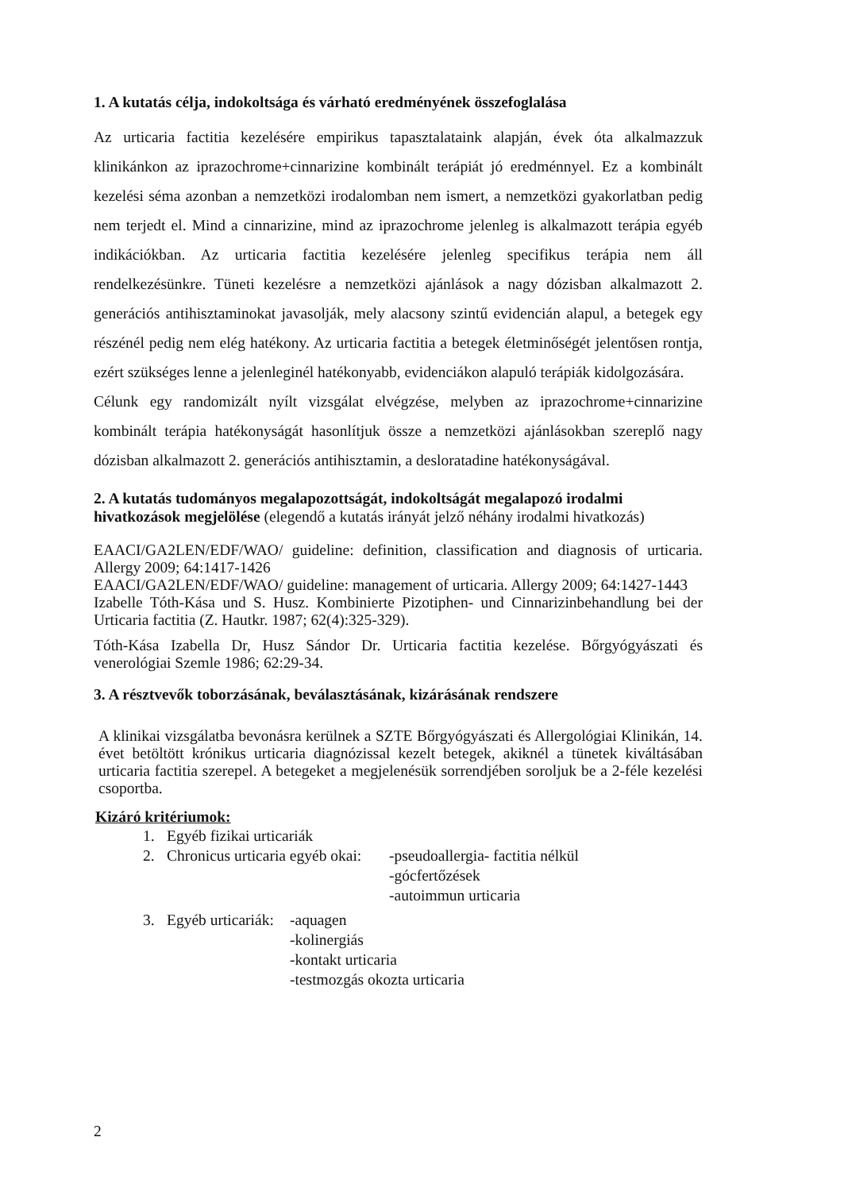1. A kutatás célja, indokoltsága és várható eredményének összefoglalása
Az urticaria factitia kezelésére empirikus tapasztalataink alapján, évek óta alkalmazzuk klinikánkon az iprazochrome+cinnarizine kombinált terápiát jó eredménnyel. Ez a kombinált kezelési séma azonban a nemzetközi irodalomban nem ismert, a nemzetközi gyakorlatban pedig nem terjedt el. Mind a cinnarizine, mind az iprazochrome jelenleg is alkalmazott terápia egyéb indikációkban. Az urticaria factitia kezelésére jelenleg specifikus terápia nem áll rendelkezésünkre. Tüneti kezelésre a nemzetközi ajánlások a nagy dózisban alkalmazott 2. generációs antihisztaminokat javasolják, mely alacsony szintű evidencián alapul, a betegek egy részénél pedig nem elég hatékony. Az urticaria factitia a betegek életminőségét jelentősen rontja, ezért szükséges lenne a jelenleginél hatékonyabb, evidenciákon alapuló terápiák kidolgozására.
Célunk egy randomizált nyílt vizsgálat elvégzése, melyben az iprazochrome+cinnarizine kombinált terápia hatékonyságát hasonlítjuk össze a nemzetközi ajánlásokban szereplő nagy dózisban alkalmazott 2. generációs antihisztamin, a desloratadine hatékonyságával.
2. A kutatás tudományos megalapozottságát, indokoltságát megalapozó irodalmi hivatkozások megjelölése (elegendő a kutatás irányát jelző néhány irodalmi hivatkozás)
EAACI/GA2LEN/EDF/WAO/ guideline: definition, classification and diagnosis of urticaria. Allergy 2009; 64:1417-1426
EAACI/GA2LEN/EDF/WAO/ guideline: management of urticaria. Allergy 2009; 64:1427-1443
Izabelle Tóth-Kása und S. Husz. Kombinierte Pizotiphen- und Cinnarizinbehandlung bei der Urticaria factitia (Z. Hautkr. 1987; 62(4):325-329).
Tóth-Kása Izabella Dr, Husz Sándor Dr. Urticaria factitia kezelése. Bőrgyógyászati és venerológiai Szemle 1986; 62:29-34.
3. A résztvevők toborzásának, beválasztásának, kizárásának rendszere
A klinikai vizsgálatba bevonásra kerülnek a SZTE Bőrgyógyászati és Allergológiai Klinikán, 14. évet betöltött krónikus urticaria diagnózissal kezelt betegek, akiknél a tünetek kiváltásában urticaria factitia szerepel. A betegeket a megjelenésük sorrendjében soroljuk be a 2-féle kezelési csoportba.
Kizáró kritériumok:
1. Egyéb fizikai urticariák
2. Chronicus urticaria egyéb okai: -pseudoallergia- factitia nélkül
-gócfertőzések
-autoimmun urticaria
3. Egyéb urticariák: -aquagen
-kolinergiás
-kontakt urticaria
-testmozgás okozta urticaria
2